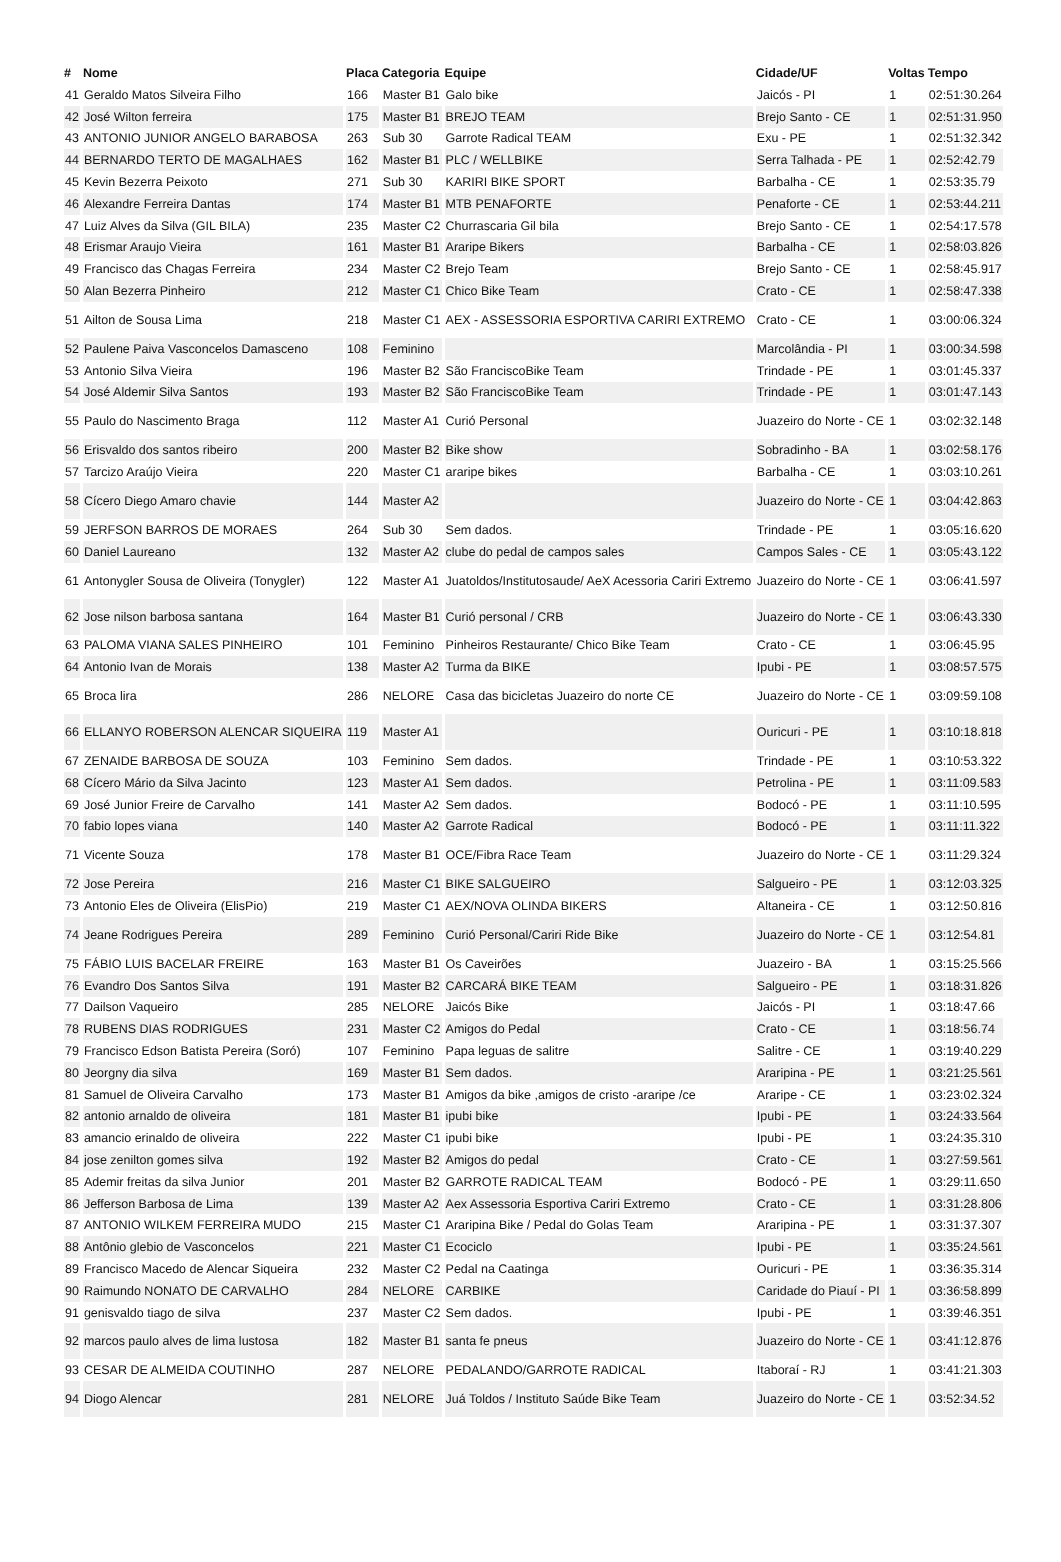| # | Nome | Placa | Categoria | Equipe | Cidade/UF | Voltas | Tempo |
| --- | --- | --- | --- | --- | --- | --- | --- |
| 41 | Geraldo Matos Silveira Filho | 166 | Master B1 | Galo bike | Jaicós - PI | 1 | 02:51:30.264 |
| 42 | José Wilton ferreira | 175 | Master B1 | BREJO TEAM | Brejo Santo - CE | 1 | 02:51:31.950 |
| 43 | ANTONIO JUNIOR ANGELO BARABOSA | 263 | Sub 30 | Garrote Radical TEAM | Exu - PE | 1 | 02:51:32.342 |
| 44 | BERNARDO TERTO DE MAGALHAES | 162 | Master B1 | PLC / WELLBIKE | Serra Talhada - PE | 1 | 02:52:42.79 |
| 45 | Kevin Bezerra Peixoto | 271 | Sub 30 | KARIRI BIKE SPORT | Barbalha - CE | 1 | 02:53:35.79 |
| 46 | Alexandre Ferreira Dantas | 174 | Master B1 | MTB PENAFORTE | Penaforte - CE | 1 | 02:53:44.211 |
| 47 | Luiz Alves da Silva (GIL BILA) | 235 | Master C2 | Churrascaria Gil bila | Brejo Santo - CE | 1 | 02:54:17.578 |
| 48 | Erismar Araujo Vieira | 161 | Master B1 | Araripe Bikers | Barbalha - CE | 1 | 02:58:03.826 |
| 49 | Francisco das Chagas Ferreira | 234 | Master C2 | Brejo Team | Brejo Santo - CE | 1 | 02:58:45.917 |
| 50 | Alan Bezerra Pinheiro | 212 | Master C1 | Chico Bike Team | Crato - CE | 1 | 02:58:47.338 |
| 51 | Ailton de Sousa Lima | 218 | Master C1 | AEX - ASSESSORIA ESPORTIVA CARIRI EXTREMO | Crato - CE | 1 | 03:00:06.324 |
| 52 | Paulene Paiva Vasconcelos Damasceno | 108 | Feminino | | Marcolândia - PI | 1 | 03:00:34.598 |
| 53 | Antonio Silva Vieira | 196 | Master B2 | São FranciscoBike Team | Trindade - PE | 1 | 03:01:45.337 |
| 54 | José Aldemir Silva Santos | 193 | Master B2 | São FranciscoBike Team | Trindade - PE | 1 | 03:01:47.143 |
| 55 | Paulo do Nascimento Braga | 112 | Master A1 | Curió Personal | Juazeiro do Norte - CE | 1 | 03:02:32.148 |
| 56 | Erisvaldo dos santos ribeiro | 200 | Master B2 | Bike show | Sobradinho - BA | 1 | 03:02:58.176 |
| 57 | Tarcizo Araújo Vieira | 220 | Master C1 | araripe bikes | Barbalha - CE | 1 | 03:03:10.261 |
| 58 | Cícero Diego Amaro chavie | 144 | Master A2 | | Juazeiro do Norte - CE | 1 | 03:04:42.863 |
| 59 | JERFSON BARROS DE MORAES | 264 | Sub 30 | Sem dados. | Trindade - PE | 1 | 03:05:16.620 |
| 60 | Daniel Laureano | 132 | Master A2 | clube do pedal de campos sales | Campos Sales - CE | 1 | 03:05:43.122 |
| 61 | Antonygler Sousa de Oliveira (Tonygler) | 122 | Master A1 | Juatoldos/Institutosaude/ AeX Acessoria Cariri Extremo | Juazeiro do Norte - CE | 1 | 03:06:41.597 |
| 62 | Jose nilson barbosa santana | 164 | Master B1 | Curió personal / CRB | Juazeiro do Norte - CE | 1 | 03:06:43.330 |
| 63 | PALOMA VIANA SALES PINHEIRO | 101 | Feminino | Pinheiros Restaurante/ Chico Bike Team | Crato - CE | 1 | 03:06:45.95 |
| 64 | Antonio Ivan de Morais | 138 | Master A2 | Turma da BIKE | Ipubi - PE | 1 | 03:08:57.575 |
| 65 | Broca lira | 286 | NELORE | Casa das bicicletas Juazeiro do norte CE | Juazeiro do Norte - CE | 1 | 03:09:59.108 |
| 66 | ELLANYO ROBERSON ALENCAR SIQUEIRA | 119 | Master A1 | | Ouricuri - PE | 1 | 03:10:18.818 |
| 67 | ZENAIDE BARBOSA DE SOUZA | 103 | Feminino | Sem dados. | Trindade - PE | 1 | 03:10:53.322 |
| 68 | Cícero Mário da Silva Jacinto | 123 | Master A1 | Sem dados. | Petrolina - PE | 1 | 03:11:09.583 |
| 69 | José Junior Freire de Carvalho | 141 | Master A2 | Sem dados. | Bodocó - PE | 1 | 03:11:10.595 |
| 70 | fabio lopes viana | 140 | Master A2 | Garrote Radical | Bodocó - PE | 1 | 03:11:11.322 |
| 71 | Vicente Souza | 178 | Master B1 | OCE/Fibra Race Team | Juazeiro do Norte - CE | 1 | 03:11:29.324 |
| 72 | Jose Pereira | 216 | Master C1 | BIKE SALGUEIRO | Salgueiro - PE | 1 | 03:12:03.325 |
| 73 | Antonio Eles de Oliveira (ElisPio) | 219 | Master C1 | AEX/NOVA OLINDA BIKERS | Altaneira - CE | 1 | 03:12:50.816 |
| 74 | Jeane Rodrigues Pereira | 289 | Feminino | Curió Personal/Cariri Ride Bike | Juazeiro do Norte - CE | 1 | 03:12:54.81 |
| 75 | FÁBIO LUIS BACELAR FREIRE | 163 | Master B1 | Os Caveirões | Juazeiro - BA | 1 | 03:15:25.566 |
| 76 | Evandro Dos Santos Silva | 191 | Master B2 | CARCARÁ BIKE TEAM | Salgueiro - PE | 1 | 03:18:31.826 |
| 77 | Dailson Vaqueiro | 285 | NELORE | Jaicós Bike | Jaicós - PI | 1 | 03:18:47.66 |
| 78 | RUBENS DIAS RODRIGUES | 231 | Master C2 | Amigos do Pedal | Crato - CE | 1 | 03:18:56.74 |
| 79 | Francisco Edson Batista Pereira (Soró) | 107 | Feminino | Papa leguas de salitre | Salitre - CE | 1 | 03:19:40.229 |
| 80 | Jeorgny dia silva | 169 | Master B1 | Sem dados. | Araripina - PE | 1 | 03:21:25.561 |
| 81 | Samuel de Oliveira Carvalho | 173 | Master B1 | Amigos da bike ,amigos de cristo -araripe /ce | Araripe - CE | 1 | 03:23:02.324 |
| 82 | antonio arnaldo de oliveira | 181 | Master B1 | ipubi bike | Ipubi - PE | 1 | 03:24:33.564 |
| 83 | amancio erinaldo de oliveira | 222 | Master C1 | ipubi bike | Ipubi - PE | 1 | 03:24:35.310 |
| 84 | jose zenilton gomes silva | 192 | Master B2 | Amigos do pedal | Crato - CE | 1 | 03:27:59.561 |
| 85 | Ademir freitas da silva Junior | 201 | Master B2 | GARROTE RADICAL TEAM | Bodocó - PE | 1 | 03:29:11.650 |
| 86 | Jefferson Barbosa de Lima | 139 | Master A2 | Aex Assessoria Esportiva Cariri Extremo | Crato - CE | 1 | 03:31:28.806 |
| 87 | ANTONIO WILKEM FERREIRA MUDO | 215 | Master C1 | Araripina Bike / Pedal do Golas Team | Araripina - PE | 1 | 03:31:37.307 |
| 88 | Antônio glebio de Vasconcelos | 221 | Master C1 | Ecociclo | Ipubi - PE | 1 | 03:35:24.561 |
| 89 | Francisco Macedo de Alencar Siqueira | 232 | Master C2 | Pedal na Caatinga | Ouricuri - PE | 1 | 03:36:35.314 |
| 90 | Raimundo NONATO DE CARVALHO | 284 | NELORE | CARBIKE | Caridade do Piauí - PI | 1 | 03:36:58.899 |
| 91 | genisvaldo tiago de silva | 237 | Master C2 | Sem dados. | Ipubi - PE | 1 | 03:39:46.351 |
| 92 | marcos paulo alves de lima lustosa | 182 | Master B1 | santa fe pneus | Juazeiro do Norte - CE | 1 | 03:41:12.876 |
| 93 | CESAR DE ALMEIDA COUTINHO | 287 | NELORE | PEDALANDO/GARROTE RADICAL | Itaboraí - RJ | 1 | 03:41:21.303 |
| 94 | Diogo Alencar | 281 | NELORE | Juá Toldos / Instituto Saúde Bike Team | Juazeiro do Norte - CE | 1 | 03:52:34.52 |